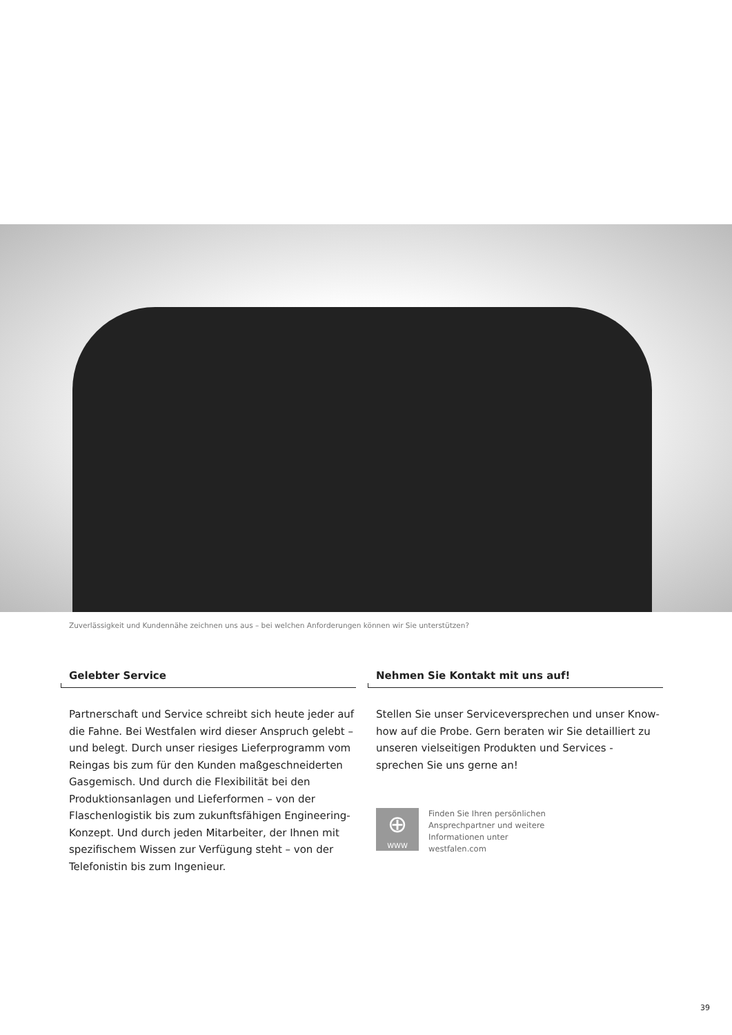Zuverlässigkeit und Kundennähe zeichnen uns aus – bei welchen Anforderungen können wir Sie unterstützen?
Gelebter Service
Partnerschaft und Service schreibt sich heute jeder auf die Fahne. Bei Westfalen wird dieser Anspruch gelebt – und belegt. Durch unser riesiges Lieferprogramm vom Reingas bis zum für den Kunden maßgeschneiderten Gasgemisch. Und durch die Flexibilität bei den Produkti­onsanlagen und Lieferformen – von der Flaschenlogistik bis zum zukunftsfähigen Engineering-Konzept. Und durch jeden Mitarbeiter, der Ihnen mit spezifischem Wissen zur Verfügung steht – von der Telefonistin bis zum Ingenieur.
Nehmen Sie Kontakt mit uns auf!
Stellen Sie unser Serviceversprechen und unser Know-how auf die Probe. Gern beraten wir Sie detailliert zu unseren vielseitigen Produkten und Services - sprechen Sie uns gerne an!
⊕
WWW
Finden Sie Ihren persönlichen
Ansprechpartner und weitere
Informationen unter
westfalen.com
39